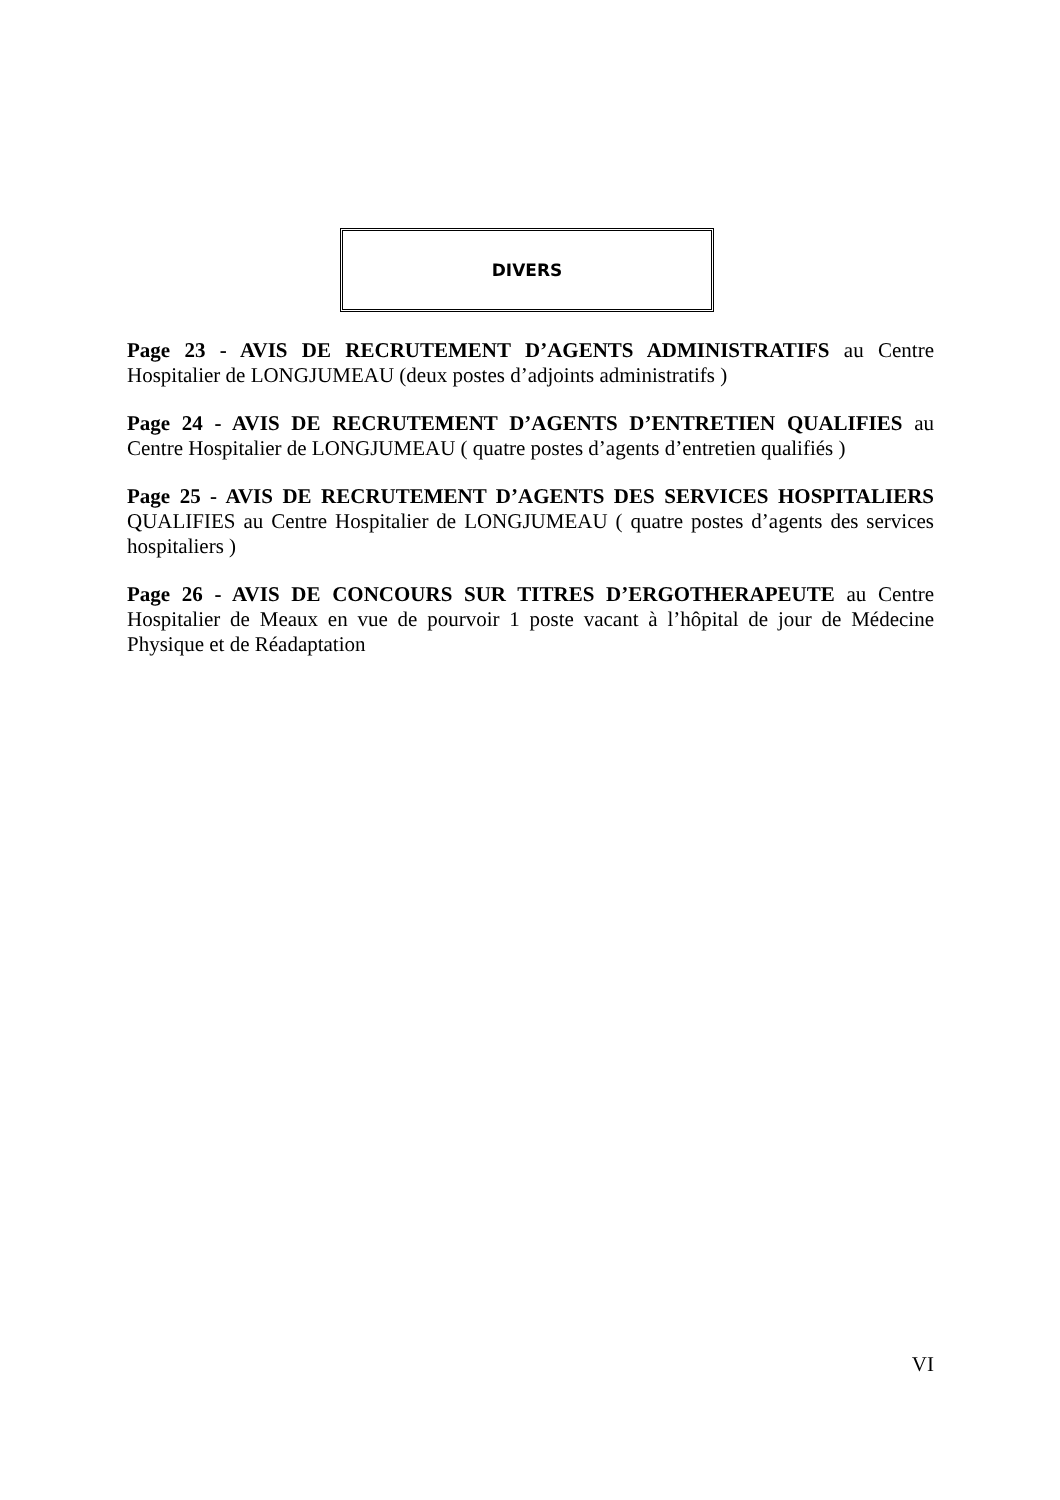DIVERS
Page 23 - AVIS DE RECRUTEMENT D’AGENTS ADMINISTRATIFS au Centre Hospitalier de LONGJUMEAU (deux postes d’adjoints administratifs )
Page 24 - AVIS DE RECRUTEMENT D’AGENTS D’ENTRETIEN QUALIFIES au Centre Hospitalier de LONGJUMEAU ( quatre postes d’agents d’entretien qualifiés )
Page 25 - AVIS DE RECRUTEMENT D’AGENTS DES SERVICES HOSPITALIERS QUALIFIES au Centre Hospitalier de LONGJUMEAU ( quatre postes d’agents des services hospitaliers )
Page 26 - AVIS DE CONCOURS SUR TITRES D’ERGOTHERAPEUTE au Centre Hospitalier de Meaux en vue de pourvoir 1 poste vacant à l’hôpital de jour de Médecine Physique et de Réadaptation
VI